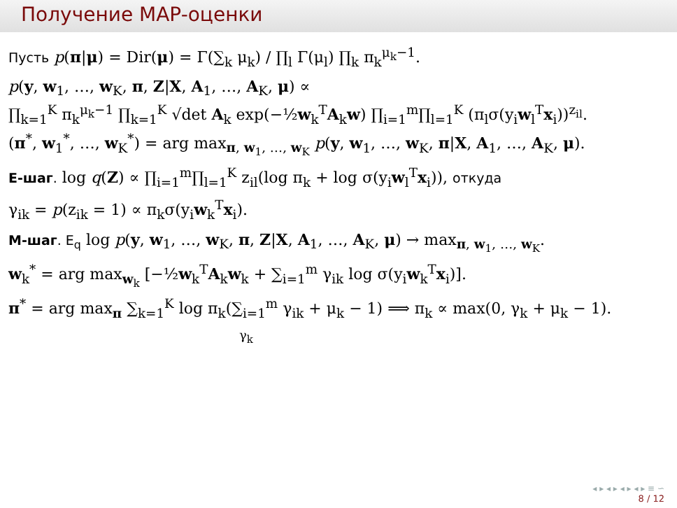Получение MAP-оценки
Пусть p(π|μ) = Dir(μ) = Γ(∑<sub>k</sub> μ<sub>k</sub>) / ∏<sub>l</sub> Γ(μ<sub>l</sub>) ∏<sub>k</sub> π<sub>k</sub><sup>μ<sub>k</sub>−1</sup>.
p(y, w<sub>1</sub>, …, w<sub>K</sub>, π, Z|X, A<sub>1</sub>, …, A<sub>K</sub>, μ) ∝
∏<sub>k=1</sub><sup>K</sup> π<sub>k</sub><sup>μ<sub>k</sub>−1</sup> ∏<sub>k=1</sub><sup>K</sup> √det A<sub>k</sub> exp(−½w<sub>k</sub><sup>T</sup>A<sub>k</sub>w) ∏<sub>i=1</sub><sup>m</sup>∏<sub>l=1</sub><sup>K</sup> (π<sub>l</sub>σ(y<sub>i</sub>w<sub>l</sub><sup>T</sup>x<sub>i</sub>))<sup>z<sub>il</sub></sup>.
(π<sup>*</sup>, w<sub>1</sub><sup>*</sup>, …, w<sub>K</sub><sup>*</sup>) = arg max<sub>π, w<sub>1</sub>, …, w<sub>K</sub></sub> p(y, w<sub>1</sub>, …, w<sub>K</sub>, π|X, A<sub>1</sub>, …, A<sub>K</sub>, μ).
E-шаг. log q(Z) ∝ ∏<sub>i=1</sub><sup>m</sup>∏<sub>l=1</sub><sup>K</sup> z<sub>il</sub>(log π<sub>k</sub> + log σ(y<sub>i</sub>w<sub>l</sub><sup>T</sup>x<sub>i</sub>)), откуда
γ<sub>ik</sub> = p(z<sub>ik</sub> = 1) ∝ π<sub>k</sub>σ(y<sub>i</sub>w<sub>k</sub><sup>T</sup>x<sub>i</sub>).
M-шаг. E<sub>q</sub> log p(y, w<sub>1</sub>, …, w<sub>K</sub>, π, Z|X, A<sub>1</sub>, …, A<sub>K</sub>, μ) → max<sub>π, w<sub>1</sub>, …, w<sub>K</sub></sub>.
w<sub>k</sub><sup>*</sup> = arg max<sub>w<sub>k</sub></sub> [−½w<sub>k</sub><sup>T</sup>A<sub>k</sub>w<sub>k</sub> + ∑<sub>i=1</sub><sup>m</sup> γ<sub>ik</sub> log σ(y<sub>i</sub>w<sub>k</sub><sup>T</sup>x<sub>i</sub>)].
π<sup>*</sup> = arg max<sub>π</sub> ∑<sub>k=1</sub><sup>K</sup> log π<sub>k</sub>(∑<sub>i=1</sub><sup>m</sup> γ<sub>ik</sub> + μ<sub>k</sub> − 1) ⟹ π<sub>k</sub> ∝ max(0, γ<sub>k</sub> + μ<sub>k</sub> − 1).
γ<sub>k</sub>
◂ ▸ ◂ ▸ ◂ ▸ ◂ ▸ ≡ ∽
8 / 12